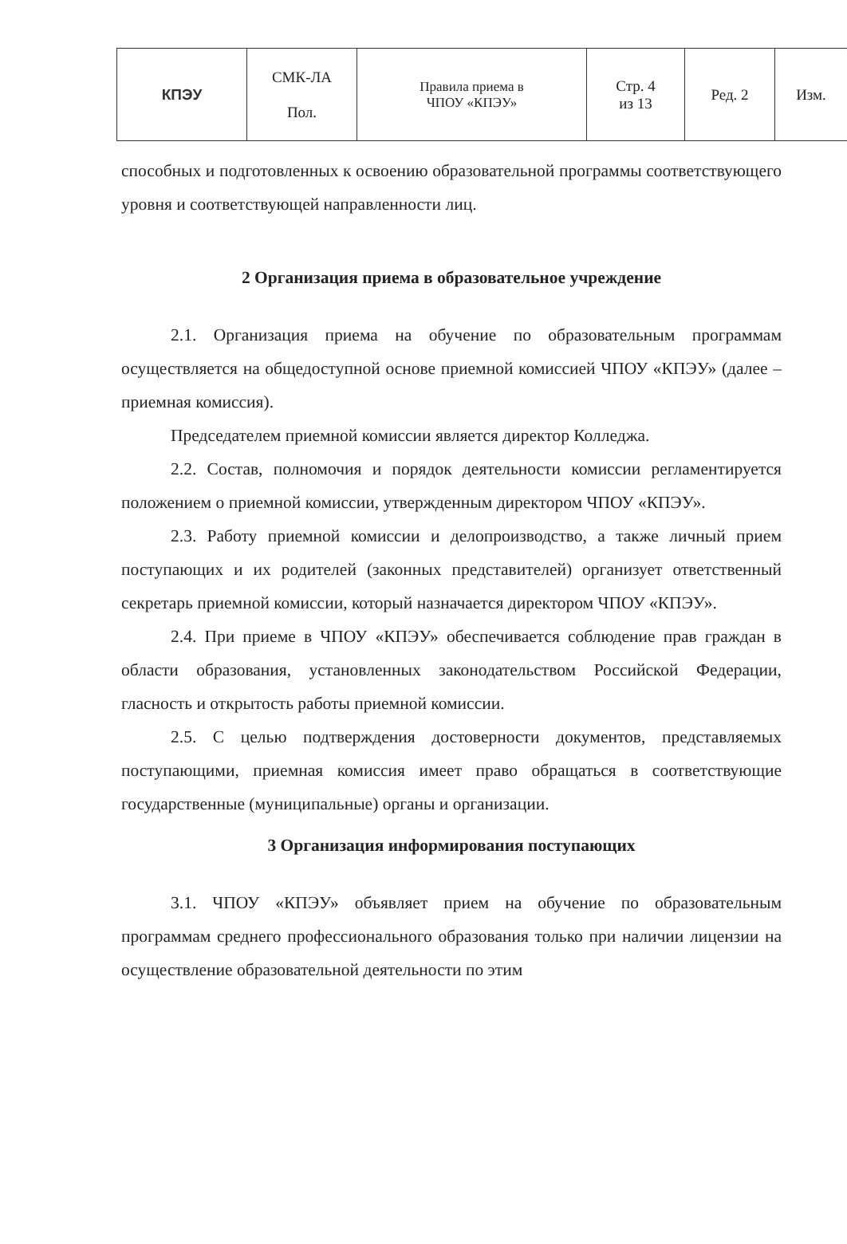| КПЭУ | СМК-ЛА Пол. | Правила приема в ЧПОУ «КПЭУ» | Стр. 4 из 13 | Ред. 2 | Изм. |
способных и подготовленных к освоению образовательной программы соответствующего уровня и соответствующей направленности лиц.
2 Организация приема в образовательное учреждение
2.1. Организация приема на обучение по образовательным программам осуществляется на общедоступной основе приемной комиссией ЧПОУ «КПЭУ» (далее – приемная комиссия).
Председателем приемной комиссии является директор Колледжа.
2.2. Состав, полномочия и порядок деятельности комиссии регламентируется положением о приемной комиссии, утвержденным директором ЧПОУ «КПЭУ».
2.3. Работу приемной комиссии и делопроизводство, а также личный прием поступающих и их родителей (законных представителей) организует ответственный секретарь приемной комиссии, который назначается директором ЧПОУ «КПЭУ».
2.4. При приеме в ЧПОУ «КПЭУ» обеспечивается соблюдение прав граждан в области образования, установленных законодательством Российской Федерации, гласность и открытость работы приемной комиссии.
2.5. С целью подтверждения достоверности документов, представляемых поступающими, приемная комиссия имеет право обращаться в соответствующие государственные (муниципальные) органы и организации.
3 Организация информирования поступающих
3.1. ЧПОУ «КПЭУ» объявляет прием на обучение по образовательным программам среднего профессионального образования только при наличии лицензии на осуществление образовательной деятельности по этим